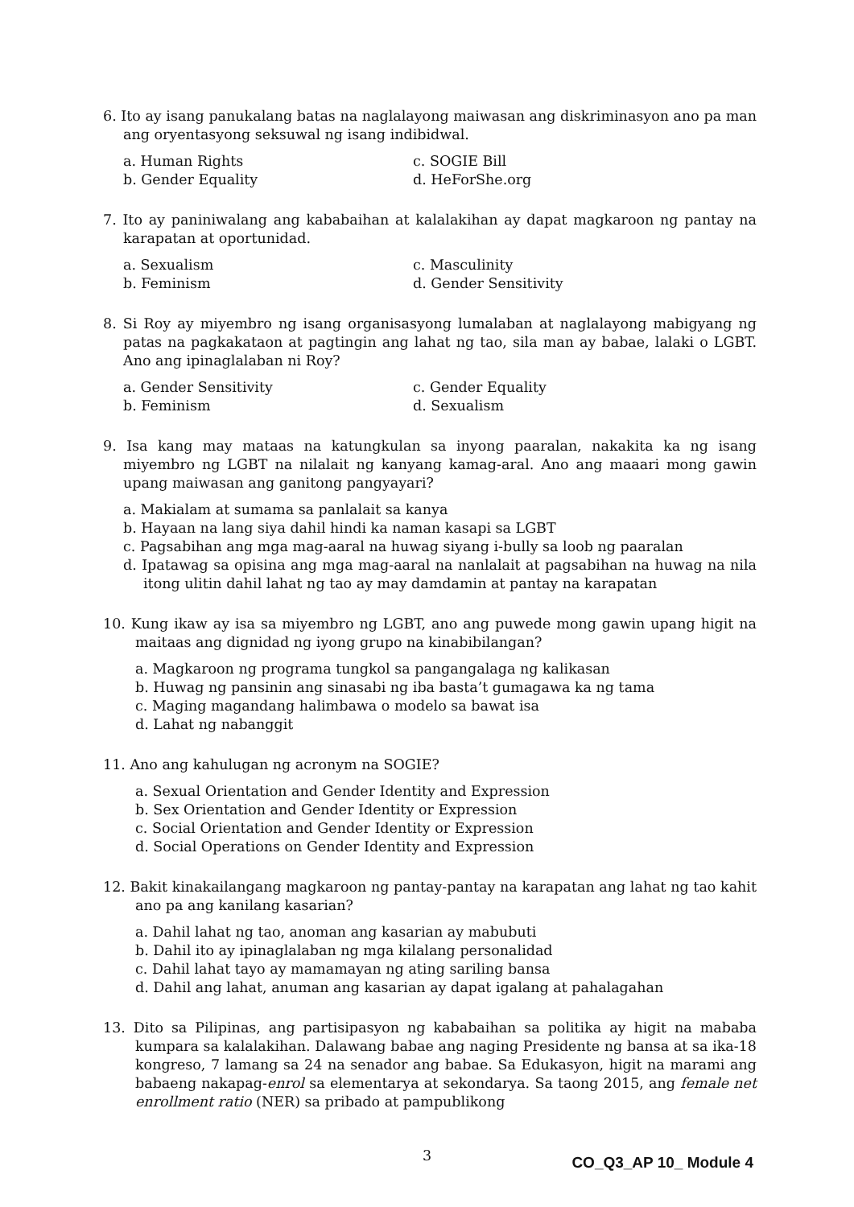6. Ito ay isang panukalang batas na naglalayong maiwasan ang diskriminasyon ano pa man ang oryentasyong seksuwal ng isang indibidwal.
a. Human Rights
c. SOGIE Bill
b. Gender Equality
d. HeForShe.org
7. Ito ay paniniwalang ang kababaihan at kalalakihan ay dapat magkaroon ng pantay na karapatan at oportunidad.
a. Sexualism
c. Masculinity
b. Feminism
d. Gender Sensitivity
8. Si Roy ay miyembro ng isang organisasyong lumalaban at naglalayong mabigyang ng patas na pagkakataon at pagtingin ang lahat ng tao, sila man ay babae, lalaki o LGBT. Ano ang ipinaglalaban ni Roy?
a. Gender Sensitivity
c. Gender Equality
b. Feminism
d. Sexualism
9. Isa kang may mataas na katungkulan sa inyong paaralan, nakakita ka ng isang miyembro ng LGBT na nilalait ng kanyang kamag-aral. Ano ang maaari mong gawin upang maiwasan ang ganitong pangyayari?
a. Makialam at sumama sa panlalait sa kanya
b. Hayaan na lang siya dahil hindi ka naman kasapi sa LGBT
c. Pagsabihan ang mga mag-aaral na huwag siyang i-bully sa loob ng paaralan
d. Ipatawag sa opisina ang mga mag-aaral na nanlalait at pagsabihan na huwag na nila itong ulitin dahil lahat ng tao ay may damdamin at pantay na karapatan
10. Kung ikaw ay isa sa miyembro ng LGBT, ano ang puwede mong gawin upang higit na maitaas ang dignidad ng iyong grupo na kinabibilangan?
a. Magkaroon ng programa tungkol sa pangangalaga ng kalikasan
b. Huwag ng pansinin ang sinasabi ng iba basta’t gumagawa ka ng tama
c. Maging magandang halimbawa o modelo sa bawat isa
d. Lahat ng nabanggit
11. Ano ang kahulugan ng acronym na SOGIE?
a. Sexual Orientation and Gender Identity and Expression
b. Sex Orientation and Gender Identity or Expression
c. Social Orientation and Gender Identity or Expression
d. Social Operations on Gender Identity and Expression
12. Bakit kinakailangang magkaroon ng pantay-pantay na karapatan ang lahat ng tao kahit ano pa ang kanilang kasarian?
a. Dahil lahat ng tao, anoman ang kasarian ay mabubuti
b. Dahil ito ay ipinaglalaban ng mga kilalang personalidad
c. Dahil lahat tayo ay mamamayan ng ating sariling bansa
d. Dahil ang lahat, anuman ang kasarian ay dapat igalang at pahalagahan
13. Dito sa Pilipinas, ang partisipasyon ng kababaihan sa politika ay higit na mababa kumpara sa kalalakihan. Dalawang babae ang naging Presidente ng bansa at sa ika-18 kongreso, 7 lamang sa 24 na senador ang babae. Sa Edukasyon, higit na marami ang babaeng nakapag-enrol sa elementarya at sekondarya. Sa taong 2015, ang female net enrollment ratio (NER) sa pribado at pampublikong
3 CO_Q3_AP 10_ Module 4